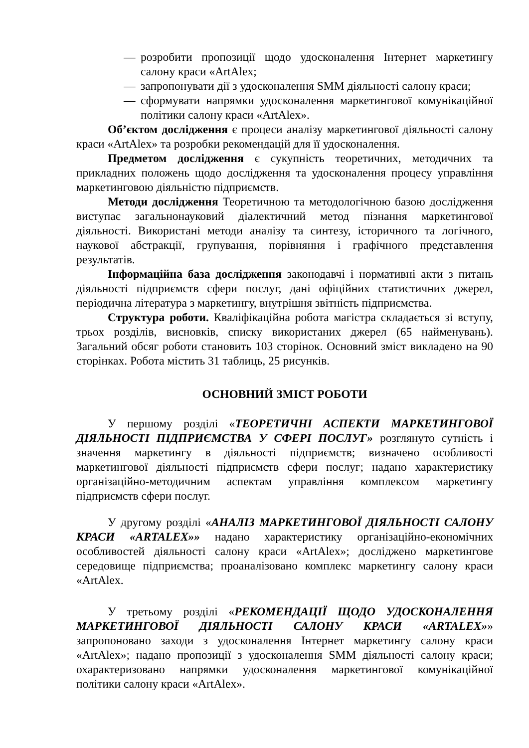— розробити пропозиції щодо удосконалення Інтернет маркетингу салону краси «ArtAlex;
— запропонувати дії з удосконалення SMM діяльності салону краси;
— сформувати напрямки удосконалення маркетингової комунікаційної політики салону краси «ArtAlex».
Об’єктом дослідження є процеси аналізу маркетингової діяльності салону краси «ArtAlex» та розробки рекомендацій для її удосконалення.
Предметом дослідження є сукупність теоретичних, методичних та прикладних положень щодо дослідження та удосконалення процесу управління маркетинговою діяльністю підприємств.
Методи дослідження Теоретичною та методологічною базою дослідження виступає загальнонауковий діалектичний метод пізнання маркетингової діяльності. Використані методи аналізу та синтезу, історичного та логічного, наукової абстракції, групування, порівняння і графічного представлення результатів.
Інформаційна база дослідження законодавчі і нормативні акти з питань діяльності підприємств сфери послуг, дані офіційних статистичних джерел, періодична література з маркетингу, внутрішня звітність підприємства.
Структура роботи. Кваліфікаційна робота магістра складається зі вступу, трьох розділів, висновків, списку використаних джерел (65 найменувань). Загальний обсяг роботи становить 103 сторінок. Основний зміст викладено на 90 сторінках. Робота містить 31 таблиць, 25 рисунків.
ОСНОВНИЙ ЗМІСТ РОБОТИ
У першому розділі «ТЕОРЕТИЧНІ АСПЕКТИ МАРКЕТИНГОВОЇ ДІЯЛЬНОСТІ ПІДПРИЄМСТВА У СФЕРІ ПОСЛУГ» розглянуто сутність і значення маркетингу в діяльності підприємств; визначено особливості маркетингової діяльності підприємств сфери послуг; надано характеристику організаційно-методичним аспектам управління комплексом маркетингу підприємств сфери послуг.
У другому розділі «АНАЛІЗ МАРКЕТИНГОВОЇ ДІЯЛЬНОСТІ САЛОНУ КРАСИ «ARTALEX»» надано характеристику організаційно-економічних особливостей діяльності салону краси «ArtAlex»; досліджено маркетингове середовище підприємства; проаналізовано комплекс маркетингу салону краси «ArtAlex.
У третьому розділі «РЕКОМЕНДАЦІЇ ЩОДО УДОСКОНАЛЕННЯ МАРКЕТИНГОВОЇ ДІЯЛЬНОСТІ САЛОНУ КРАСИ «ARTALEX»» запропоновано заходи з удосконалення Інтернет маркетингу салону краси «ArtAlex»; надано пропозиції з удосконалення SMM діяльності салону краси; охарактеризовано напрямки удосконалення маркетингової комунікаційної політики салону краси «ArtAlex».